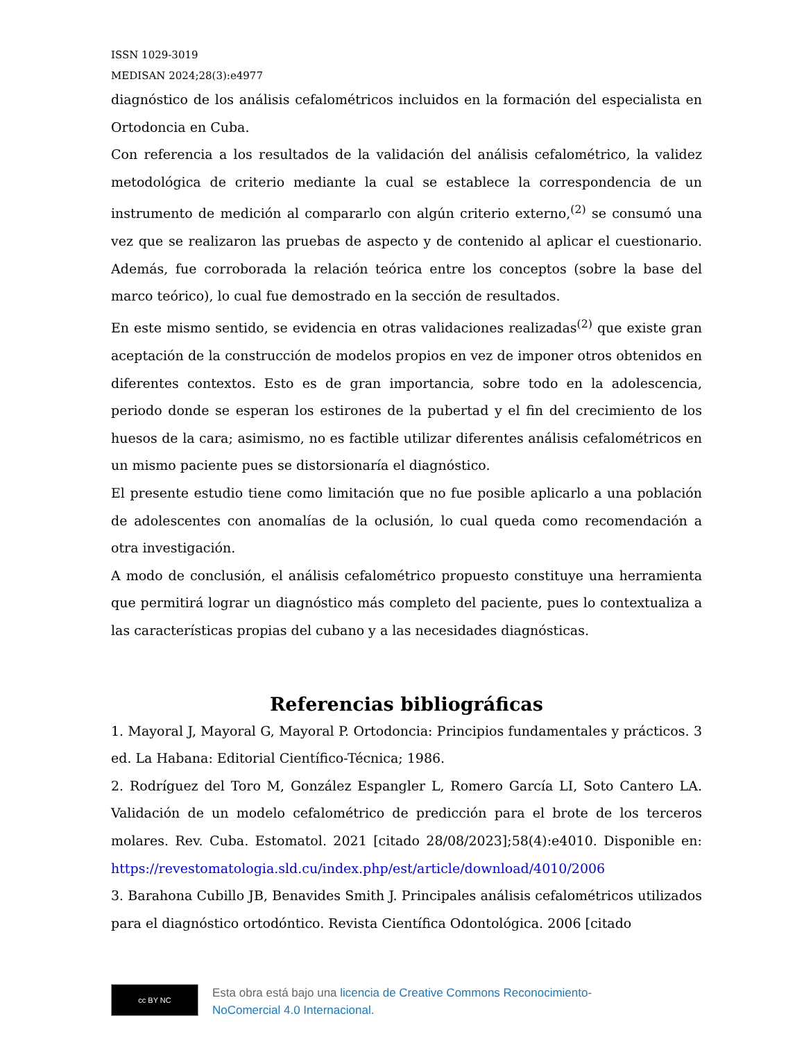ISSN 1029-3019
MEDISAN 2024;28(3):e4977
diagnóstico de los análisis cefalométricos incluidos en la formación del especialista en Ortodoncia en Cuba.
Con referencia a los resultados de la validación del análisis cefalométrico, la validez metodológica de criterio mediante la cual se establece la correspondencia de un instrumento de medición al compararlo con algún criterio externo,<sup>(2)</sup> se consumó una vez que se realizaron las pruebas de aspecto y de contenido al aplicar el cuestionario. Además, fue corroborada la relación teórica entre los conceptos (sobre la base del marco teórico), lo cual fue demostrado en la sección de resultados.
En este mismo sentido, se evidencia en otras validaciones realizadas<sup>(2)</sup> que existe gran aceptación de la construcción de modelos propios en vez de imponer otros obtenidos en diferentes contextos. Esto es de gran importancia, sobre todo en la adolescencia, periodo donde se esperan los estirones de la pubertad y el fin del crecimiento de los huesos de la cara; asimismo, no es factible utilizar diferentes análisis cefalométricos en un mismo paciente pues se distorsionaría el diagnóstico.
El presente estudio tiene como limitación que no fue posible aplicarlo a una población de adolescentes con anomalías de la oclusión, lo cual queda como recomendación a otra investigación.
A modo de conclusión, el análisis cefalométrico propuesto constituye una herramienta que permitirá lograr un diagnóstico más completo del paciente, pues lo contextualiza a las características propias del cubano y a las necesidades diagnósticas.
Referencias bibliográficas
1. Mayoral J, Mayoral G, Mayoral P. Ortodoncia: Principios fundamentales y prácticos. 3 ed. La Habana: Editorial Científico-Técnica; 1986.
2. Rodríguez del Toro M, González Espangler L, Romero García LI, Soto Cantero LA. Validación de un modelo cefalométrico de predicción para el brote de los terceros molares. Rev. Cuba. Estomatol. 2021 [citado 28/08/2023];58(4):e4010. Disponible en: https://revestomatologia.sld.cu/index.php/est/article/download/4010/2006
3. Barahona Cubillo JB, Benavides Smith J. Principales análisis cefalométricos utilizados para el diagnóstico ortodóntico. Revista Científica Odontológica. 2006 [citado
cc BY NC
Esta obra está bajo una licencia de Creative Commons Reconocimiento-
NoComercial 4.0 Internacional.